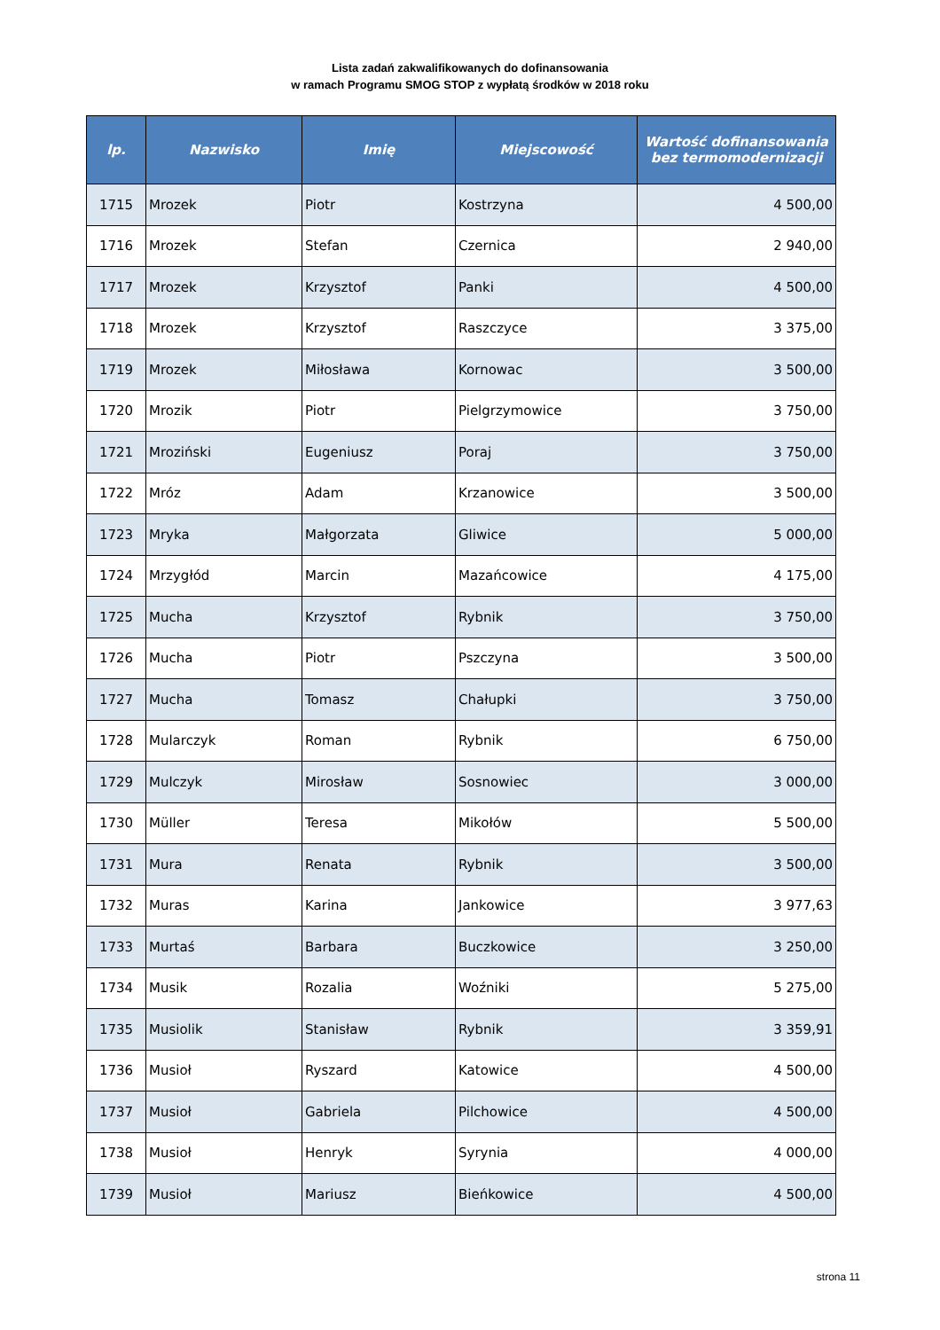Lista zadań zakwalifikowanych do dofinansowania
w ramach Programu SMOG STOP z wypłatą środków w 2018 roku
| lp. | Nazwisko | Imię | Miejscowość | Wartość dofinansowania bez termomodernizacji |
| --- | --- | --- | --- | --- |
| 1715 | Mrozek | Piotr | Kostrzyna | 4 500,00 |
| 1716 | Mrozek | Stefan | Czernica | 2 940,00 |
| 1717 | Mrozek | Krzysztof | Panki | 4 500,00 |
| 1718 | Mrozek | Krzysztof | Raszczyce | 3 375,00 |
| 1719 | Mrozek | Miłosława | Kornowac | 3 500,00 |
| 1720 | Mrozik | Piotr | Pielgrzymowice | 3 750,00 |
| 1721 | Mroziński | Eugeniusz | Poraj | 3 750,00 |
| 1722 | Mróz | Adam | Krzanowice | 3 500,00 |
| 1723 | Mryka | Małgorzata | Gliwice | 5 000,00 |
| 1724 | Mrzygłód | Marcin | Mazańcowice | 4 175,00 |
| 1725 | Mucha | Krzysztof | Rybnik | 3 750,00 |
| 1726 | Mucha | Piotr | Pszczyna | 3 500,00 |
| 1727 | Mucha | Tomasz | Chałupki | 3 750,00 |
| 1728 | Mularczyk | Roman | Rybnik | 6 750,00 |
| 1729 | Mulczyk | Mirosław | Sosnowiec | 3 000,00 |
| 1730 | Müller | Teresa | Mikołów | 5 500,00 |
| 1731 | Mura | Renata | Rybnik | 3 500,00 |
| 1732 | Muras | Karina | Jankowice | 3 977,63 |
| 1733 | Murtaś | Barbara | Buczkowice | 3 250,00 |
| 1734 | Musik | Rozalia | Woźniki | 5 275,00 |
| 1735 | Musiolik | Stanisław | Rybnik | 3 359,91 |
| 1736 | Musioł | Ryszard | Katowice | 4 500,00 |
| 1737 | Musioł | Gabriela | Pilchowice | 4 500,00 |
| 1738 | Musioł | Henryk | Syrynia | 4 000,00 |
| 1739 | Musioł | Mariusz | Bieńkowice | 4 500,00 |
strona 11